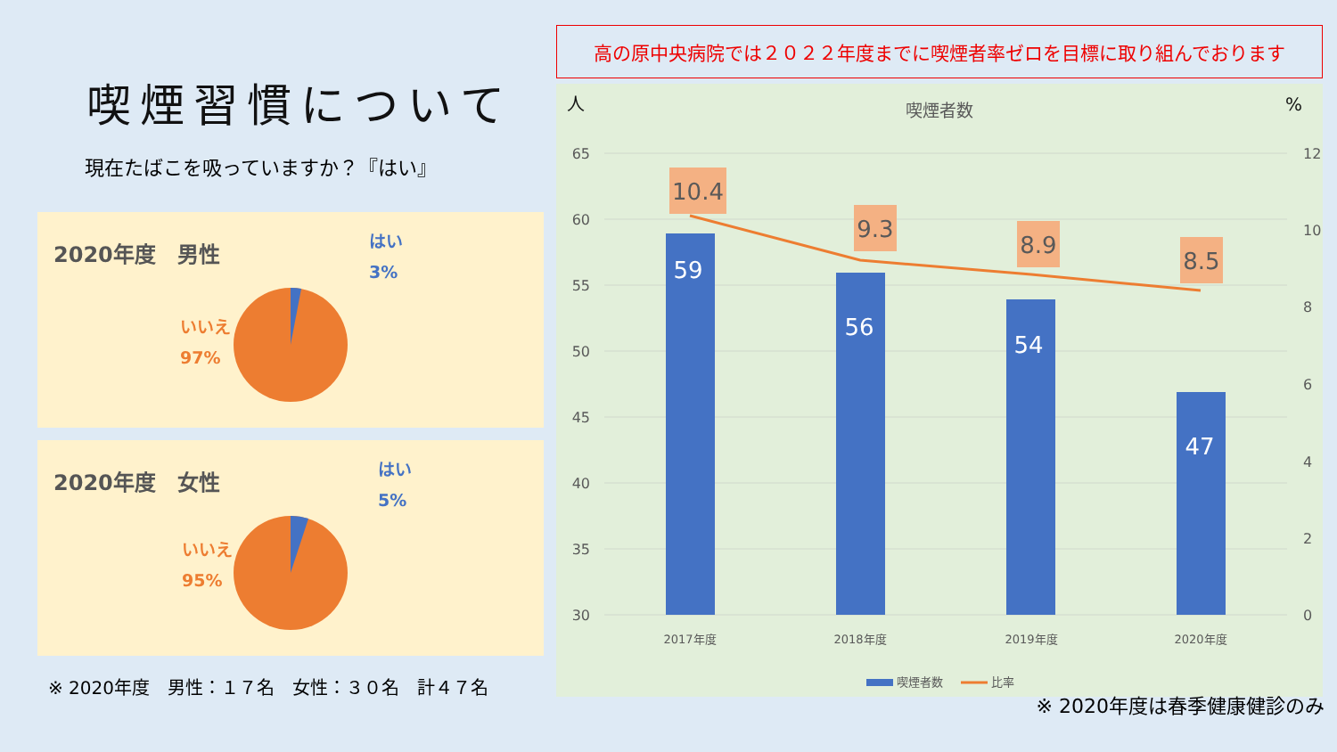喫煙習慣について
現在たばこを吸っていますか？『はい』
2020年度　男性
はい
3%
いいえ
97%
2020年度　女性
はい
5%
いいえ
95%
※ 2020年度　男性：１７名　女性：３０名　計４７名
高の原中央病院では２０２２年度までに喫煙者率ゼロを目標に取り組んでおります
人
%
喫煙者数
65
60
55
50
45
40
35
30
12
10
8
6
4
2
0
59
56
54
47
10.4
9.3
8.9
8.5
2017年度
2018年度
2019年度
2020年度
喫煙者数
比率
※ 2020年度は春季健康健診のみ